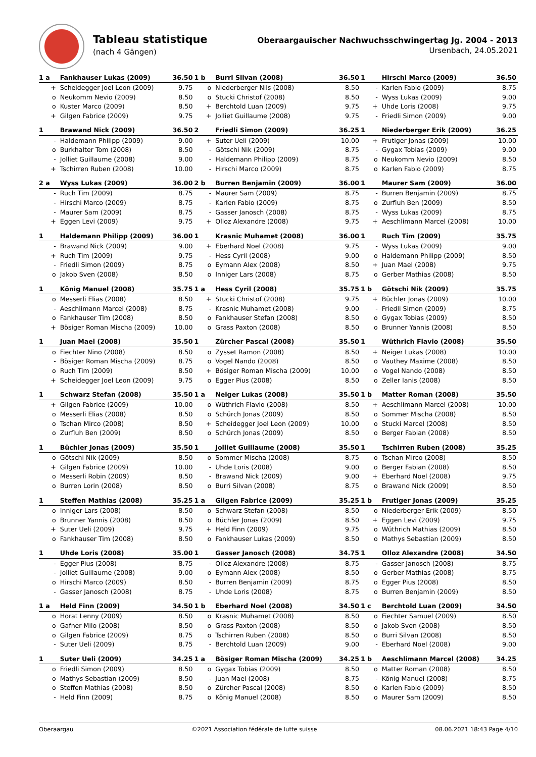Tableau statistique
(nach 4 Gängen)
Oberaargauischer Nachwuchsschwingertag Jg. 2004 - 2013
Ursenbach, 24.05.2021
| 1 a | Fankhauser Lukas (2009) | 36.50 | 1 b | Burri Silvan (2008) | 36.50 | 1 | Hirschi Marco (2009) | 36.50 |
| --- | --- | --- | --- | --- | --- | --- | --- | --- |
| + | Scheidegger Joel Leon (2009) | 9.75 | o | Niederberger Nils (2008) | 8.50 | - | Karlen Fabio (2009) | 8.75 |
| o | Neukomm Nevio (2009) | 8.50 | o | Stucki Christof (2008) | 8.50 | - | Wyss Lukas (2009) | 9.00 |
| o | Kuster Marco (2009) | 8.50 | + | Berchtold Luan (2009) | 9.75 | + | Uhde Loris (2008) | 9.75 |
| + | Gilgen Fabrice (2009) | 9.75 | + | Jolliet Guillaume (2008) | 9.75 | - | Friedli Simon (2009) | 9.00 |
| 1 | Brawand Nick (2009) | 36.50 | 2 | Friedli Simon (2009) | 36.25 | 1 | Niederberger Erik (2009) | 36.25 |
| - | Haldemann Philipp (2009) | 9.00 | + | Suter Ueli (2009) | 10.00 | + | Frutiger Jonas (2009) | 10.00 |
| o | Burkhalter Tom (2008) | 8.50 | - | Götschi Nik (2009) | 8.75 | - | Gygax Tobias (2009) | 9.00 |
| - | Jolliet Guillaume (2008) | 9.00 | - | Haldemann Philipp (2009) | 8.75 | o | Neukomm Nevio (2009) | 8.50 |
| + | Tschirren Ruben (2008) | 10.00 | - | Hirschi Marco (2009) | 8.75 | o | Karlen Fabio (2009) | 8.75 |
| 2 a | Wyss Lukas (2009) | 36.00 | 2 b | Burren Benjamin (2009) | 36.00 | 1 | Maurer Sam (2009) | 36.00 |
| - | Ruch Tim (2009) | 8.75 | - | Maurer Sam (2009) | 8.75 | - | Burren Benjamin (2009) | 8.75 |
| - | Hirschi Marco (2009) | 8.75 | - | Karlen Fabio (2009) | 8.75 | o | Zurfluh Ben (2009) | 8.50 |
| - | Maurer Sam (2009) | 8.75 | - | Gasser Janosch (2008) | 8.75 | - | Wyss Lukas (2009) | 8.75 |
| + | Eggen Levi (2009) | 9.75 | + | Olloz Alexandre (2008) | 9.75 | + | Aeschlimann Marcel (2008) | 10.00 |
| 1 | Haldemann Philipp (2009) | 36.00 | 1 | Krasnic Muhamet (2008) | 36.00 | 1 | Ruch Tim (2009) | 35.75 |
| - | Brawand Nick (2009) | 9.00 | + | Eberhard Noel (2008) | 9.75 | - | Wyss Lukas (2009) | 9.00 |
| + | Ruch Tim (2009) | 9.75 | - | Hess Cyril (2008) | 9.00 | o | Haldemann Philipp (2009) | 8.50 |
| - | Friedli Simon (2009) | 8.75 | o | Eymann Alex (2008) | 8.50 | + | Juan Mael (2008) | 9.75 |
| o | Jakob Sven (2008) | 8.50 | o | Inniger Lars (2008) | 8.75 | o | Gerber Mathias (2008) | 8.50 |
| 1 | König Manuel (2008) | 35.75 | 1 a | Hess Cyril (2008) | 35.75 | 1 b | Götschi Nik (2009) | 35.75 |
| o | Messerli Elias (2008) | 8.50 | + | Stucki Christof (2008) | 9.75 | + | Büchler Jonas (2009) | 10.00 |
| - | Aeschlimann Marcel (2008) | 8.75 | - | Krasnic Muhamet (2008) | 9.00 | - | Friedli Simon (2009) | 8.75 |
| o | Fankhauser Tim (2008) | 8.50 | o | Fankhauser Stefan (2008) | 8.50 | o | Gygax Tobias (2009) | 8.50 |
| + | Bösiger Roman Mischa (2009) | 10.00 | o | Grass Paxton (2008) | 8.50 | o | Brunner Yannis (2008) | 8.50 |
| 1 | Juan Mael (2008) | 35.50 | 1 | Zürcher Pascal (2008) | 35.50 | 1 | Wüthrich Flavio (2008) | 35.50 |
| o | Fiechter Nino (2008) | 8.50 | o | Zysset Ramon (2008) | 8.50 | + | Neiger Lukas (2008) | 10.00 |
| - | Bösiger Roman Mischa (2009) | 8.75 | o | Vogel Nando (2008) | 8.50 | o | Vauthey Maxime (2008) | 8.50 |
| o | Ruch Tim (2009) | 8.50 | + | Bösiger Roman Mischa (2009) | 10.00 | o | Vogel Nando (2008) | 8.50 |
| + | Scheidegger Joel Leon (2009) | 9.75 | o | Egger Pius (2008) | 8.50 | o | Zeller Ianis (2008) | 8.50 |
| 1 | Schwarz Stefan (2008) | 35.50 | 1 a | Neiger Lukas (2008) | 35.50 | 1 b | Matter Roman (2008) | 35.50 |
| + | Gilgen Fabrice (2009) | 10.00 | o | Wüthrich Flavio (2008) | 8.50 | + | Aeschlimann Marcel (2008) | 10.00 |
| o | Messerli Elias (2008) | 8.50 | o | Schürch Jonas (2009) | 8.50 | o | Sommer Mischa (2008) | 8.50 |
| o | Tschan Mirco (2008) | 8.50 | + | Scheidegger Joel Leon (2009) | 10.00 | o | Stucki Marcel (2008) | 8.50 |
| o | Zurfluh Ben (2009) | 8.50 | o | Schürch Jonas (2009) | 8.50 | o | Berger Fabian (2008) | 8.50 |
| 1 | Büchler Jonas (2009) | 35.50 | 1 | Jolliet Guillaume (2008) | 35.50 | 1 | Tschirren Ruben (2008) | 35.25 |
| o | Götschi Nik (2009) | 8.50 | o | Sommer Mischa (2008) | 8.75 | o | Tschan Mirco (2008) | 8.50 |
| + | Gilgen Fabrice (2009) | 10.00 | - | Uhde Loris (2008) | 9.00 | o | Berger Fabian (2008) | 8.50 |
| o | Messerli Robin (2009) | 8.50 | - | Brawand Nick (2009) | 9.00 | + | Eberhard Noel (2008) | 9.75 |
| o | Burren Lorin (2008) | 8.50 | o | Burri Silvan (2008) | 8.75 | o | Brawand Nick (2009) | 8.50 |
| 1 | Steffen Mathias (2008) | 35.25 | 1 a | Gilgen Fabrice (2009) | 35.25 | 1 b | Frutiger Jonas (2009) | 35.25 |
| o | Inniger Lars (2008) | 8.50 | o | Schwarz Stefan (2008) | 8.50 | o | Niederberger Erik (2009) | 8.50 |
| o | Brunner Yannis (2008) | 8.50 | o | Büchler Jonas (2009) | 8.50 | + | Eggen Levi (2009) | 9.75 |
| + | Suter Ueli (2009) | 9.75 | + | Held Finn (2009) | 9.75 | o | Wüthrich Mathias (2009) | 8.50 |
| o | Fankhauser Tim (2008) | 8.50 | o | Fankhauser Lukas (2009) | 8.50 | o | Mathys Sebastian (2009) | 8.50 |
| 1 | Uhde Loris (2008) | 35.00 | 1 | Gasser Janosch (2008) | 34.75 | 1 | Olloz Alexandre (2008) | 34.50 |
| - | Egger Pius (2008) | 8.75 | - | Olloz Alexandre (2008) | 8.75 | - | Gasser Janosch (2008) | 8.75 |
| - | Jolliet Guillaume (2008) | 9.00 | o | Eymann Alex (2008) | 8.50 | o | Gerber Mathias (2008) | 8.75 |
| o | Hirschi Marco (2009) | 8.50 | - | Burren Benjamin (2009) | 8.75 | o | Egger Pius (2008) | 8.50 |
| - | Gasser Janosch (2008) | 8.75 | - | Uhde Loris (2008) | 8.75 | o | Burren Benjamin (2009) | 8.50 |
| 1 a | Held Finn (2009) | 34.50 | 1 b | Eberhard Noel (2008) | 34.50 | 1 c | Berchtold Luan (2009) | 34.50 |
| o | Horat Lenny (2009) | 8.50 | o | Krasnic Muhamet (2008) | 8.50 | o | Fiechter Samuel (2009) | 8.50 |
| o | Gafner Milo (2008) | 8.50 | o | Grass Paxton (2008) | 8.50 | o | Jakob Sven (2008) | 8.50 |
| o | Gilgen Fabrice (2009) | 8.75 | o | Tschirren Ruben (2008) | 8.50 | o | Burri Silvan (2008) | 8.50 |
| - | Suter Ueli (2009) | 8.75 | - | Berchtold Luan (2009) | 9.00 | - | Eberhard Noel (2008) | 9.00 |
| 1 | Suter Ueli (2009) | 34.25 | 1 a | Bösiger Roman Mischa (2009) | 34.25 | 1 b | Aeschlimann Marcel (2008) | 34.25 |
| o | Friedli Simon (2009) | 8.50 | o | Gygax Tobias (2009) | 8.50 | o | Matter Roman (2008) | 8.50 |
| o | Mathys Sebastian (2009) | 8.50 | - | Juan Mael (2008) | 8.75 | - | König Manuel (2008) | 8.75 |
| o | Steffen Mathias (2008) | 8.50 | o | Zürcher Pascal (2008) | 8.50 | o | Karlen Fabio (2009) | 8.50 |
| - | Held Finn (2009) | 8.75 | o | König Manuel (2008) | 8.50 | o | Maurer Sam (2009) | 8.50 |
Oberaargau ©2021 Association fédérale de lutte suisse 08.06.2021 18:43 Page 4/10